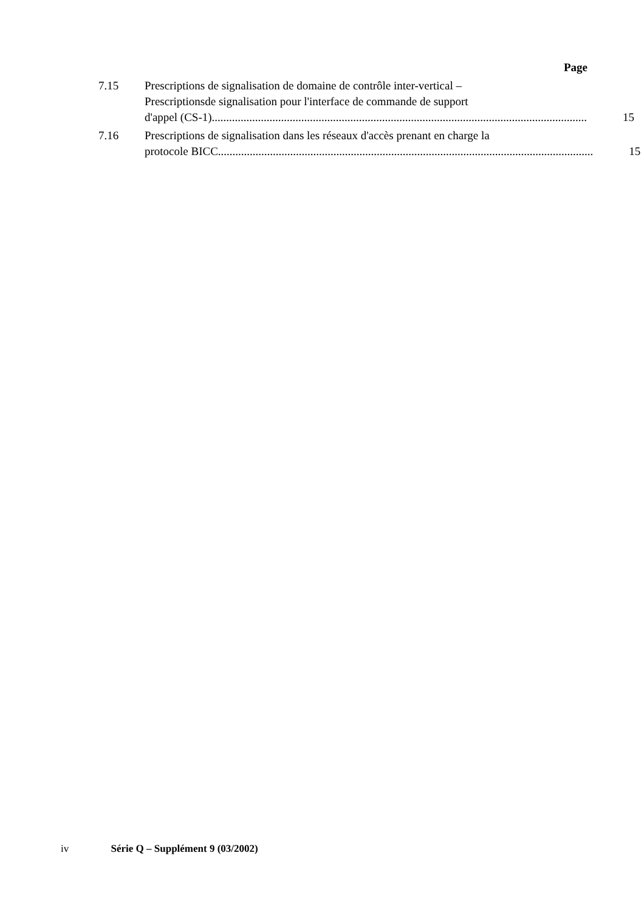Page
7.15 Prescriptions de signalisation de domaine de contrôle inter-vertical –
Prescriptionsde signalisation pour l'interface de commande de support
d'appel (CS-1).................................................................................................................................. 15
7.16 Prescriptions de signalisation dans les réseaux d'accès prenant en charge la
protocole BICC.................................................................................................................................. 15
iv Série Q – Supplément 9 (03/2002)